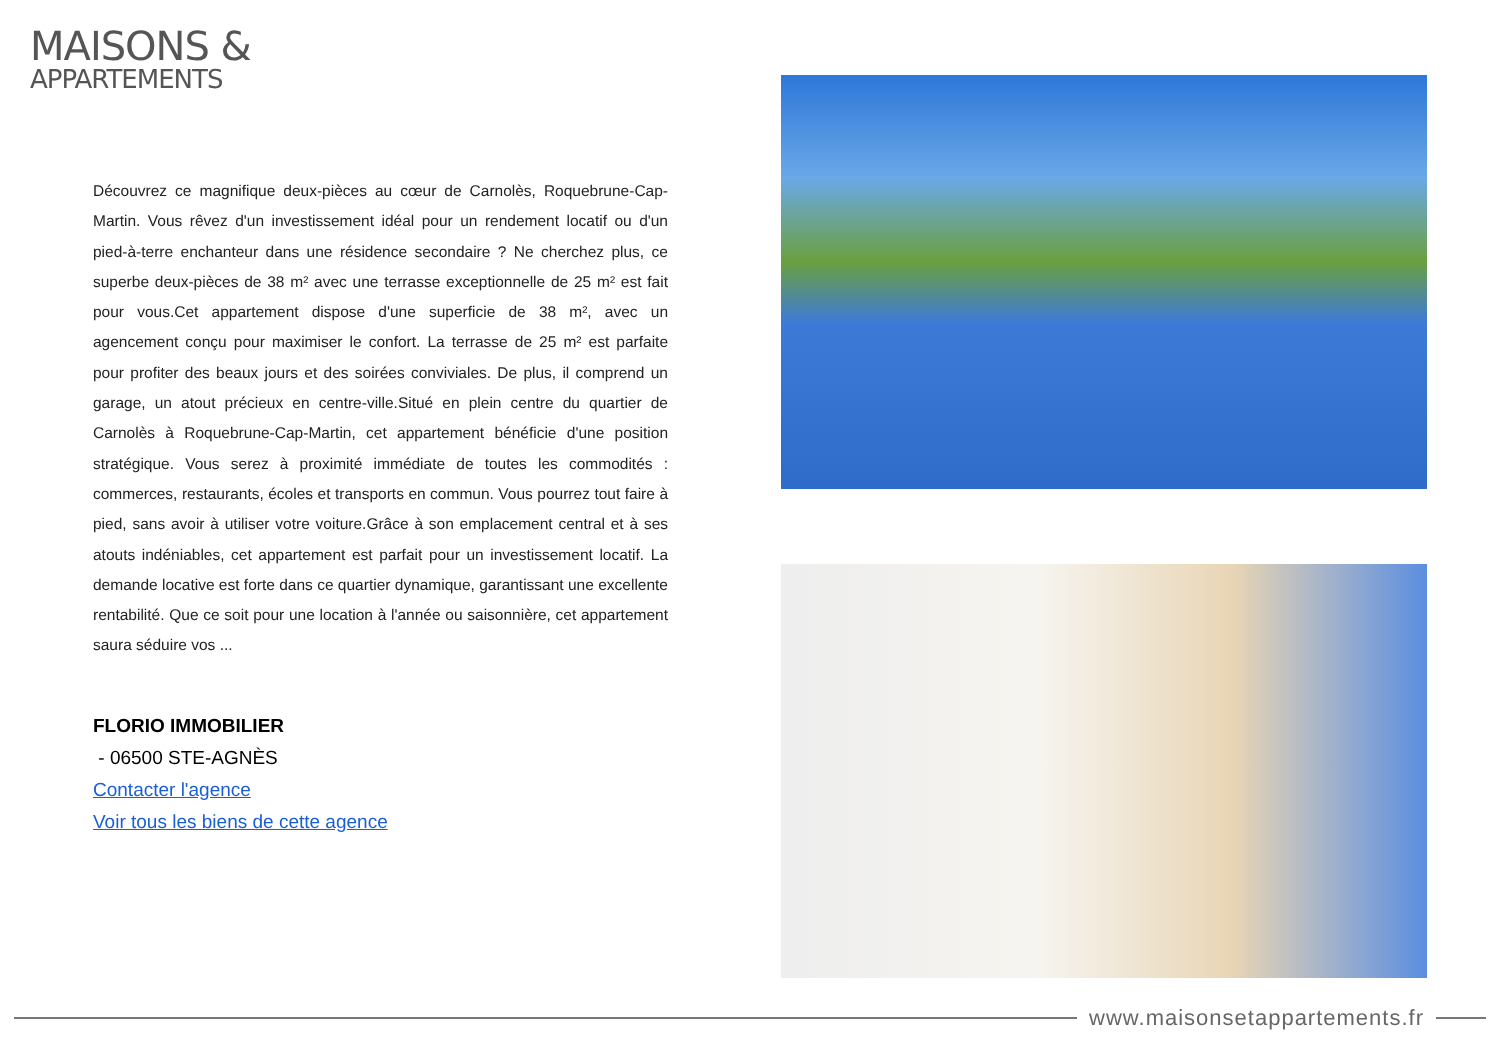MAISONS &
APPARTEMENTS
Découvrez ce magnifique deux-pièces au cœur de Carnolès, Roquebrune-Cap-Martin. Vous rêvez d'un investissement idéal pour un rendement locatif ou d'un pied-à-terre enchanteur dans une résidence secondaire ? Ne cherchez plus, ce superbe deux-pièces de 38 m² avec une terrasse exceptionnelle de 25 m² est fait pour vous.Cet appartement dispose d'une superficie de 38 m², avec un agencement conçu pour maximiser le confort. La terrasse de 25 m² est parfaite pour profiter des beaux jours et des soirées conviviales. De plus, il comprend un garage, un atout précieux en centre-ville.Situé en plein centre du quartier de Carnolès à Roquebrune-Cap-Martin, cet appartement bénéficie d'une position stratégique. Vous serez à proximité immédiate de toutes les commodités : commerces, restaurants, écoles et transports en commun. Vous pourrez tout faire à pied, sans avoir à utiliser votre voiture.Grâce à son emplacement central et à ses atouts indéniables, cet appartement est parfait pour un investissement locatif. La demande locative est forte dans ce quartier dynamique, garantissant une excellente rentabilité. Que ce soit pour une location à l'année ou saisonnière, cet appartement saura séduire vos ...
FLORIO IMMOBILIER
- 06500 STE-AGNÈS
Contacter l'agence
Voir tous les biens de cette agence
www.maisonsetappartements.fr